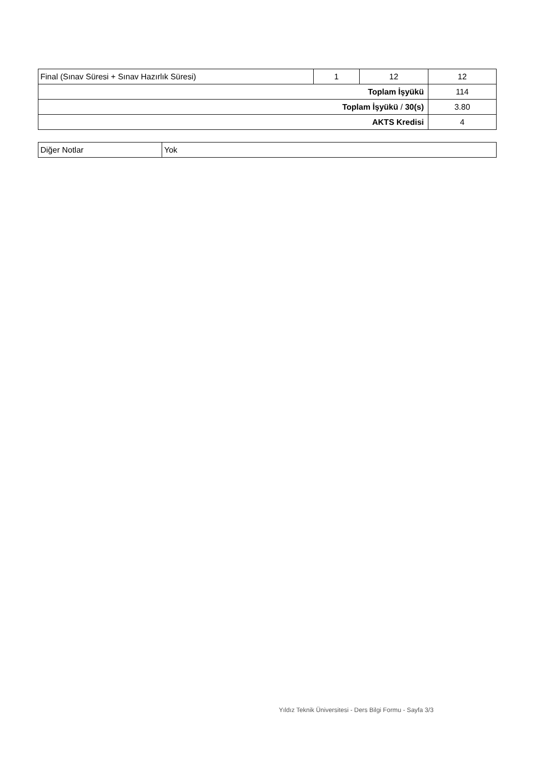| Final (Sınav Süresi + Sınav Hazırlık Süresi) | 1 | 12 | 12 |
| Toplam İşyükü | | | 114 |
| Toplam İşyükü / 30(s) | | | 3.80 |
| AKTS Kredisi | | | 4 |
| Diğer Notlar | Yok |
Yıldız Teknik Üniversitesi - Ders Bilgi Formu - Sayfa 3/3